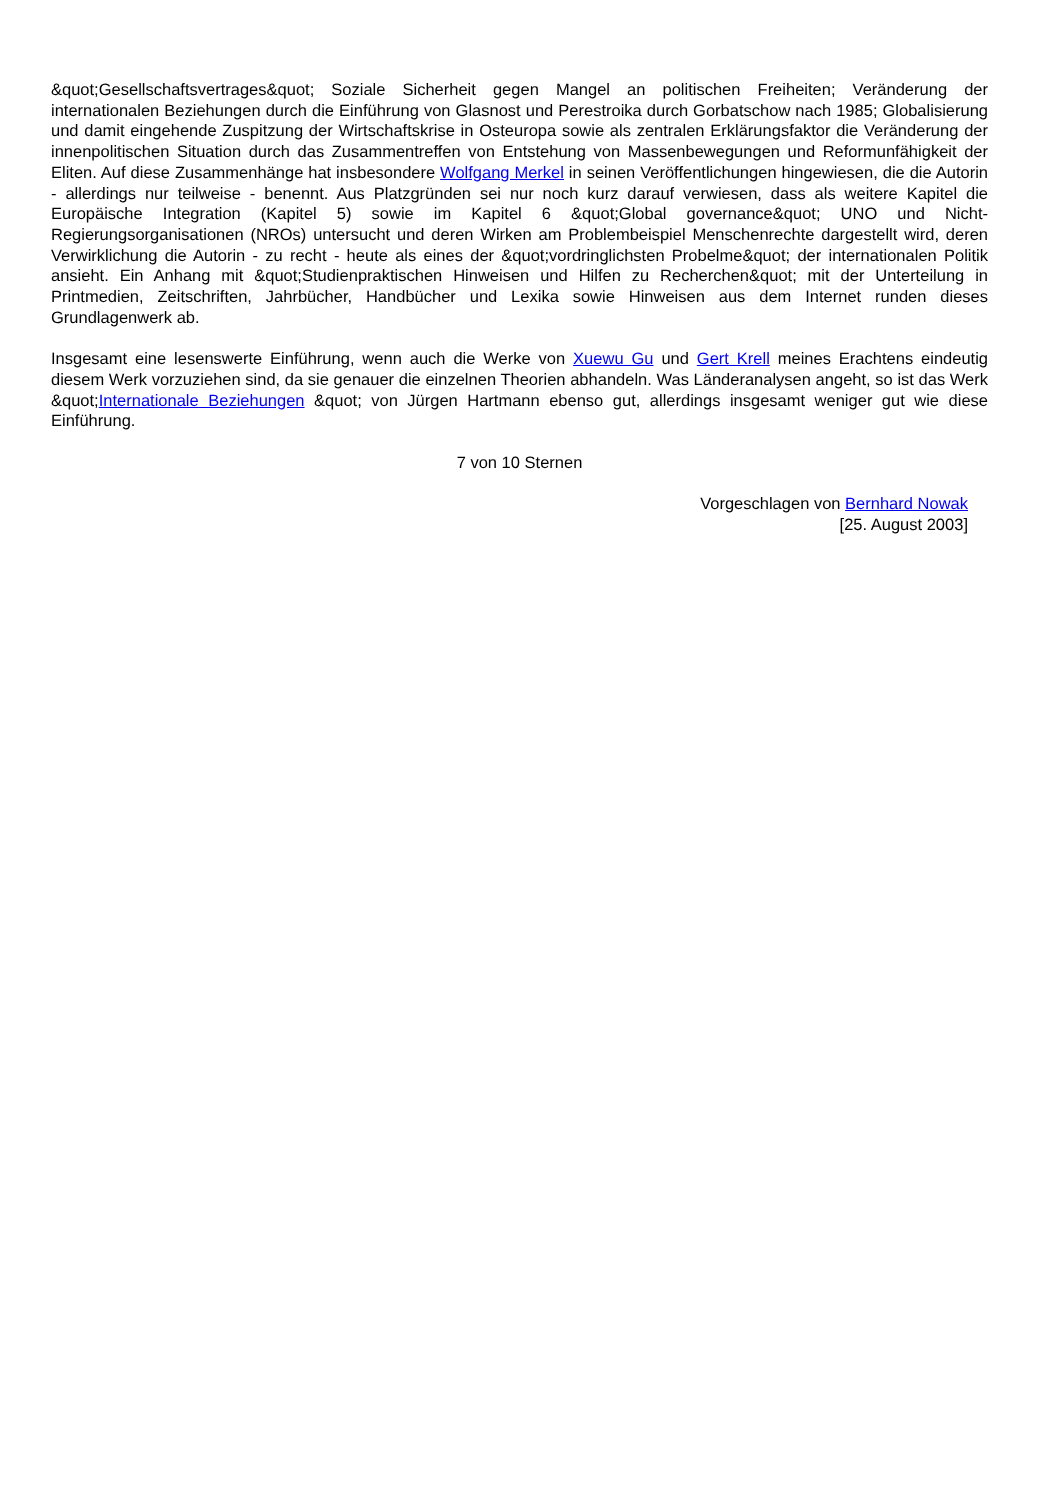&quot;Gesellschaftsvertrages&quot; Soziale Sicherheit gegen Mangel an politischen Freiheiten; Veränderung der internationalen Beziehungen durch die Einführung von Glasnost und Perestroika durch Gorbatschow nach 1985; Globalisierung und damit eingehende Zuspitzung der Wirtschaftskrise in Osteuropa sowie als zentralen Erklärungsfaktor die Veränderung der innenpolitischen Situation durch das Zusammentreffen von Entstehung von Massenbewegungen und Reformunfähigkeit der Eliten. Auf diese Zusammenhänge hat insbesondere Wolfgang Merkel in seinen Veröffentlichungen hingewiesen, die die Autorin - allerdings nur teilweise - benennt. Aus Platzgründen sei nur noch kurz darauf verwiesen, dass als weitere Kapitel die Europäische Integration (Kapitel 5) sowie im Kapitel 6 &quot;Global governance&quot; UNO und Nicht-Regierungsorganisationen (NROs) untersucht und deren Wirken am Problembeispiel Menschenrechte dargestellt wird, deren Verwirklichung die Autorin - zu recht - heute als eines der &quot;vordringlichsten Probelme&quot; der internationalen Politik ansieht. Ein Anhang mit &quot;Studienpraktischen Hinweisen und Hilfen zu Recherchen&quot; mit der Unterteilung in Printmedien, Zeitschriften, Jahrbücher, Handbücher und Lexika sowie Hinweisen aus dem Internet runden dieses Grundlagenwerk ab.
Insgesamt eine lesenswerte Einführung, wenn auch die Werke von Xuewu Gu und Gert Krell meines Erachtens eindeutig diesem Werk vorzuziehen sind, da sie genauer die einzelnen Theorien abhandeln. Was Länderanalysen angeht, so ist das Werk &quot;Internationale Beziehungen &quot; von Jürgen Hartmann ebenso gut, allerdings insgesamt weniger gut wie diese Einführung.
7 von 10 Sternen
Vorgeschlagen von Bernhard Nowak
[25. August 2003]